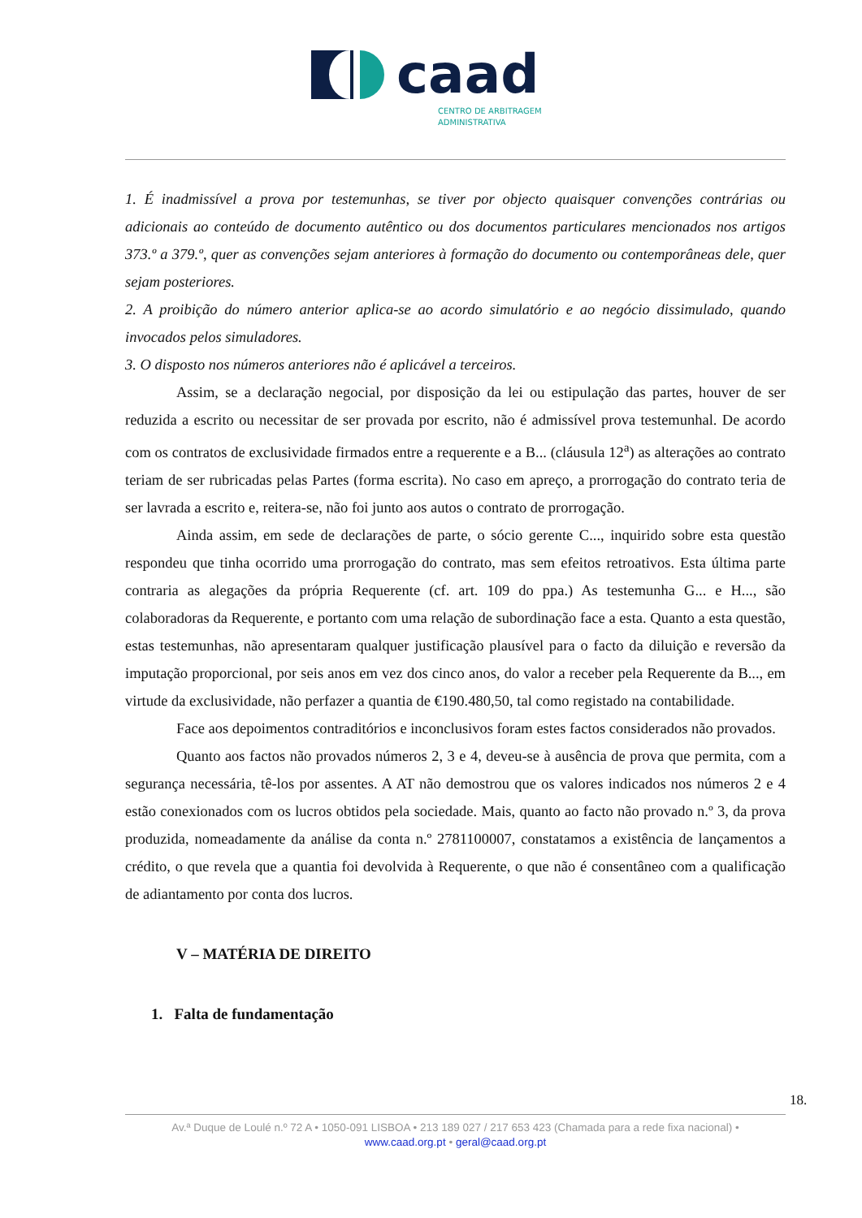caad
CENTRO DE ARBITRAGEM
ADMINISTRATIVA
1. É inadmissível a prova por testemunhas, se tiver por objecto quaisquer convenções contrárias ou adicionais ao conteúdo de documento autêntico ou dos documentos particulares mencionados nos artigos 373.º a 379.º, quer as convenções sejam anteriores à formação do documento ou contemporâneas dele, quer sejam posteriores.
2. A proibição do número anterior aplica-se ao acordo simulatório e ao negócio dissimulado, quando invocados pelos simuladores.
3. O disposto nos números anteriores não é aplicável a terceiros.
Assim, se a declaração negocial, por disposição da lei ou estipulação das partes, houver de ser reduzida a escrito ou necessitar de ser provada por escrito, não é admissível prova testemunhal. De acordo com os contratos de exclusividade firmados entre a requerente e a B... (cláusula 12<sup>a</sup>) as alterações ao contrato teriam de ser rubricadas pelas Partes (forma escrita). No caso em apreço, a prorrogação do contrato teria de ser lavrada a escrito e, reitera-se, não foi junto aos autos o contrato de prorrogação.
Ainda assim, em sede de declarações de parte, o sócio gerente C..., inquirido sobre esta questão respondeu que tinha ocorrido uma prorrogação do contrato, mas sem efeitos retroativos. Esta última parte contraria as alegações da própria Requerente (cf. art. 109 do ppa.) As testemunha G... e H..., são colaboradoras da Requerente, e portanto com uma relação de subordinação face a esta. Quanto a esta questão, estas testemunhas, não apresentaram qualquer justificação plausível para o facto da diluição e reversão da imputação proporcional, por seis anos em vez dos cinco anos, do valor a receber pela Requerente da B..., em virtude da exclusividade, não perfazer a quantia de €190.480,50, tal como registado na contabilidade.
Face aos depoimentos contraditórios e inconclusivos foram estes factos considerados não provados.
Quanto aos factos não provados números 2, 3 e 4, deveu-se à ausência de prova que permita, com a segurança necessária, tê-los por assentes. A AT não demostrou que os valores indicados nos números 2 e 4 estão conexionados com os lucros obtidos pela sociedade. Mais, quanto ao facto não provado n.º 3, da prova produzida, nomeadamente da análise da conta n.º 2781100007, constatamos a existência de lançamentos a crédito, o que revela que a quantia foi devolvida à Requerente, o que não é consentâneo com a qualificação de adiantamento por conta dos lucros.
V – MATÉRIA DE DIREITO
1. Falta de fundamentação
18.
Av.ª Duque de Loulé n.º 72 A • 1050-091 LISBOA • 213 189 027 / 217 653 423 (Chamada para a rede fixa nacional) •
www.caad.org.pt • geral@caad.org.pt